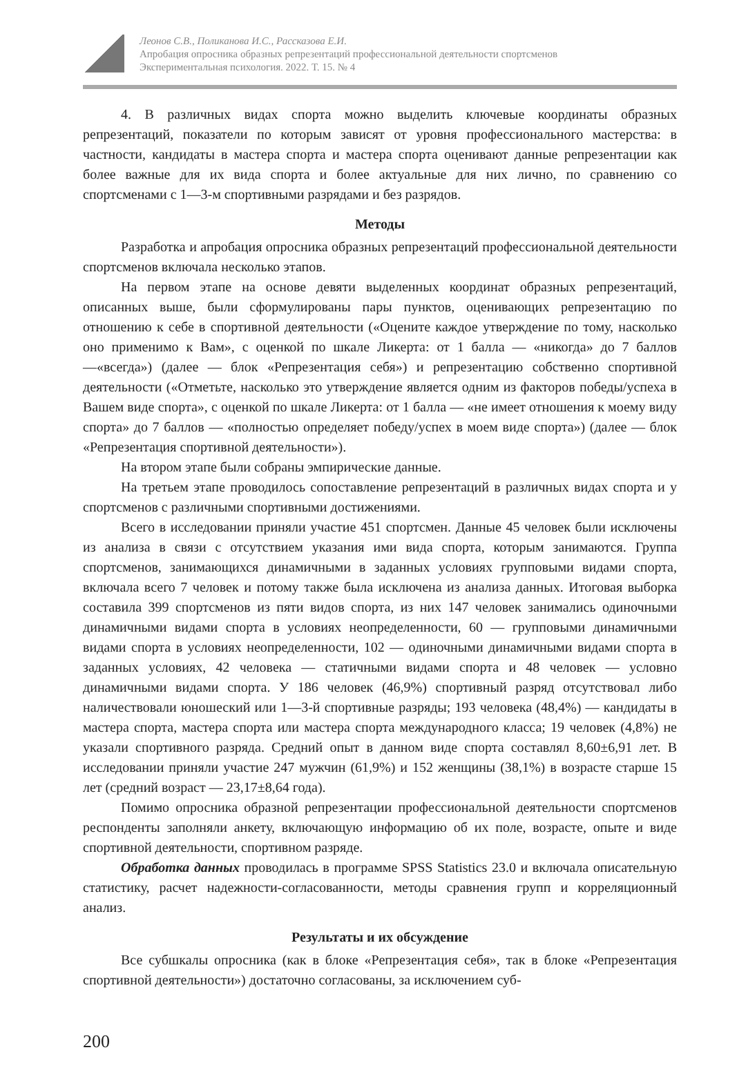Леонов С.В., Поликанова И.С., Рассказова Е.И.
Апробация опросника образных репрезентаций профессиональной деятельности спортсменов
Экспериментальная психология. 2022. Т. 15. № 4
4. В различных видах спорта можно выделить ключевые координаты образных репрезентаций, показатели по которым зависят от уровня профессионального мастерства: в частности, кандидаты в мастера спорта и мастера спорта оценивают данные репрезентации как более важные для их вида спорта и более актуальные для них лично, по сравнению со спортсменами с 1—3-м спортивными разрядами и без разрядов.
Методы
Разработка и апробация опросника образных репрезентаций профессиональной деятельности спортсменов включала несколько этапов.
На первом этапе на основе девяти выделенных координат образных репрезентаций, описанных выше, были сформулированы пары пунктов, оценивающих репрезентацию по отношению к себе в спортивной деятельности («Оцените каждое утверждение по тому, насколько оно применимо к Вам», с оценкой по шкале Ликерта: от 1 балла — «никогда» до 7 баллов —«всегда») (далее — блок «Репрезентация себя») и репрезентацию собственно спортивной деятельности («Отметьте, насколько это утверждение является одним из факторов победы/успеха в Вашем виде спорта», с оценкой по шкале Ликерта: от 1 балла — «не имеет отношения к моему виду спорта» до 7 баллов — «полностью определяет победу/успех в моем виде спорта») (далее — блок «Репрезентация спортивной деятельности»).
На втором этапе были собраны эмпирические данные.
На третьем этапе проводилось сопоставление репрезентаций в различных видах спорта и у спортсменов с различными спортивными достижениями.
Всего в исследовании приняли участие 451 спортсмен. Данные 45 человек были исключены из анализа в связи с отсутствием указания ими вида спорта, которым занимаются. Группа спортсменов, занимающихся динамичными в заданных условиях групповыми видами спорта, включала всего 7 человек и потому также была исключена из анализа данных. Итоговая выборка составила 399 спортсменов из пяти видов спорта, из них 147 человек занимались одиночными динамичными видами спорта в условиях неопределенности, 60 — групповыми динамичными видами спорта в условиях неопределенности, 102 — одиночными динамичными видами спорта в заданных условиях, 42 человека — статичными видами спорта и 48 человек — условно динамичными видами спорта. У 186 человек (46,9%) спортивный разряд отсутствовал либо наличествовали юношеский или 1—3-й спортивные разряды; 193 человека (48,4%) — кандидаты в мастера спорта, мастера спорта или мастера спорта международного класса; 19 человек (4,8%) не указали спортивного разряда. Средний опыт в данном виде спорта составлял 8,60±6,91 лет. В исследовании приняли участие 247 мужчин (61,9%) и 152 женщины (38,1%) в возрасте старше 15 лет (средний возраст — 23,17±8,64 года).
Помимо опросника образной репрезентации профессиональной деятельности спортсменов респонденты заполняли анкету, включающую информацию об их поле, возрасте, опыте и виде спортивной деятельности, спортивном разряде.
Обработка данных проводилась в программе SPSS Statistics 23.0 и включала описательную статистику, расчет надежности-согласованности, методы сравнения групп и корреляционный анализ.
Результаты и их обсуждение
Все субшкалы опросника (как в блоке «Репрезентация себя», так в блоке «Репрезентация спортивной деятельности») достаточно согласованы, за исключением суб-
200